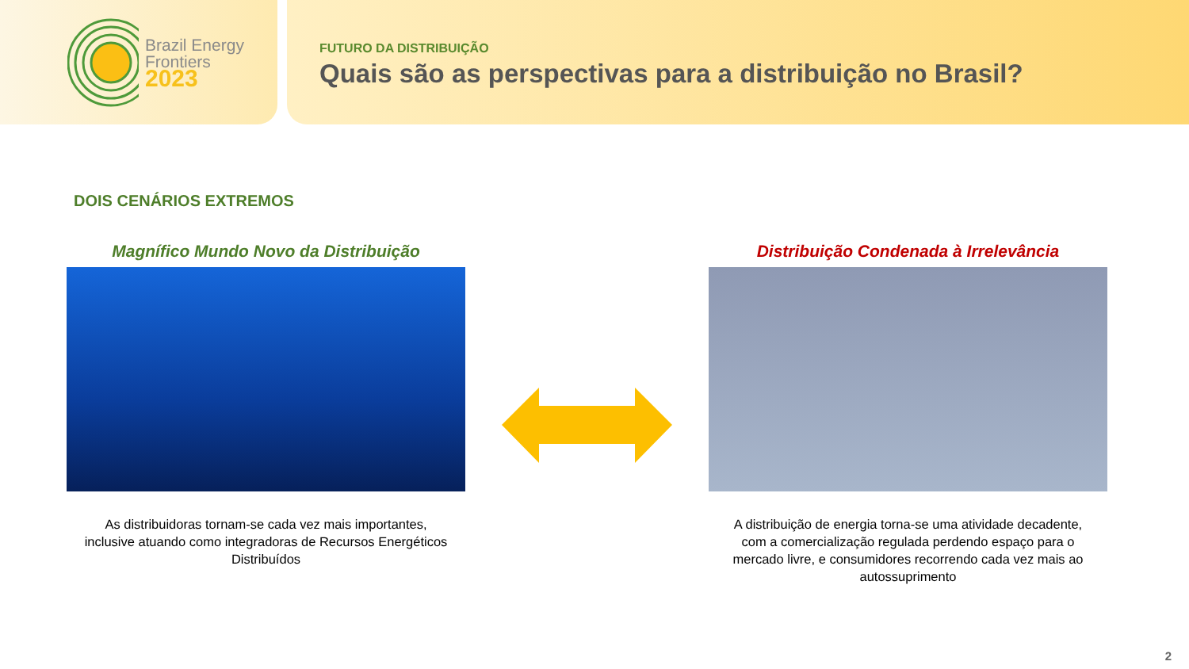Brazil Energy
Frontiers
2023
FUTURO DA DISTRIBUIÇÃO
Quais são as perspectivas para a distribuição no Brasil?
DOIS CENÁRIOS EXTREMOS
Magnífico Mundo Novo da Distribuição
As distribuidoras tornam-se cada vez mais importantes, inclusive atuando como integradoras de Recursos Energéticos Distribuídos
Distribuição Condenada à Irrelevância
A distribuição de energia torna-se uma atividade decadente, com a comercialização regulada perdendo espaço para o mercado livre, e consumidores recorrendo cada vez mais ao autossuprimento
2